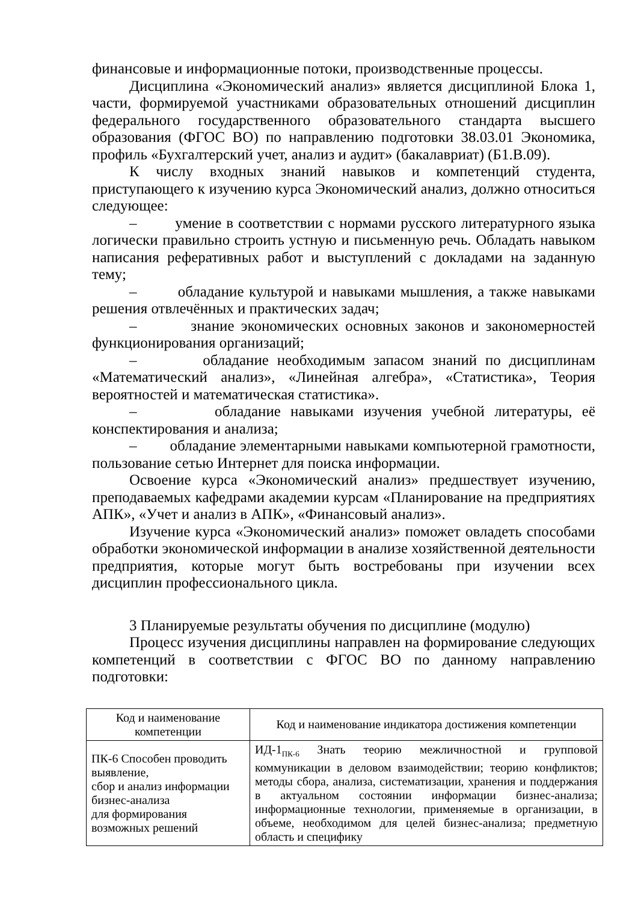финансовые и информационные потоки, производственные процессы.
Дисциплина «Экономический анализ» является дисциплиной Блока 1, части, формируемой участниками образовательных отношений дисциплин федерального государственного образовательного стандарта высшего образования (ФГОС ВО) по направлению подготовки 38.03.01 Экономика, профиль «Бухгалтерский учет, анализ и аудит» (бакалавриат) (Б1.В.09).
К числу входных знаний навыков и компетенций студента, приступающего к изучению курса Экономический анализ, должно относиться следующее:
– умение в соответствии с нормами русского литературного языка логически правильно строить устную и письменную речь. Обладать навыком написания реферативных работ и выступлений с докладами на заданную тему;
– обладание культурой и навыками мышления, а также навыками решения отвлечённых и практических задач;
– знание экономических основных законов и закономерностей функционирования организаций;
– обладание необходимым запасом знаний по дисциплинам «Математический анализ», «Линейная алгебра», «Статистика», Теория вероятностей и математическая статистика».
– обладание навыками изучения учебной литературы, её конспектирования и анализа;
– обладание элементарными навыками компьютерной грамотности, пользование сетью Интернет для поиска информации.
Освоение курса «Экономический анализ» предшествует изучению, преподаваемых кафедрами академии курсам «Планирование на предприятиях АПК», «Учет и анализ в АПК», «Финансовый анализ».
Изучение курса «Экономический анализ» поможет овладеть способами обработки экономической информации в анализе хозяйственной деятельности предприятия, которые могут быть востребованы при изучении всех дисциплин профессионального цикла.
3 Планируемые результаты обучения по дисциплине (модулю)
Процесс изучения дисциплины направлен на формирование следующих компетенций в соответствии с ФГОС ВО по данному направлению подготовки:
| Код и наименование компетенции | Код и наименование индикатора достижения компетенции |
| --- | --- |
| ПК-6 Способен проводить выявление, сбор и анализ информации бизнес-анализа для формирования возможных решений | ИД-1<sub>ПК-6</sub> Знать теорию межличностной и групповой коммуникации в деловом взаимодействии; теорию конфликтов; методы сбора, анализа, систематизации, хранения и поддержания в актуальном состоянии информации бизнес-анализа; информационные технологии, применяемые в организации, в объеме, необходимом для целей бизнес-анализа; предметную область и специфику |